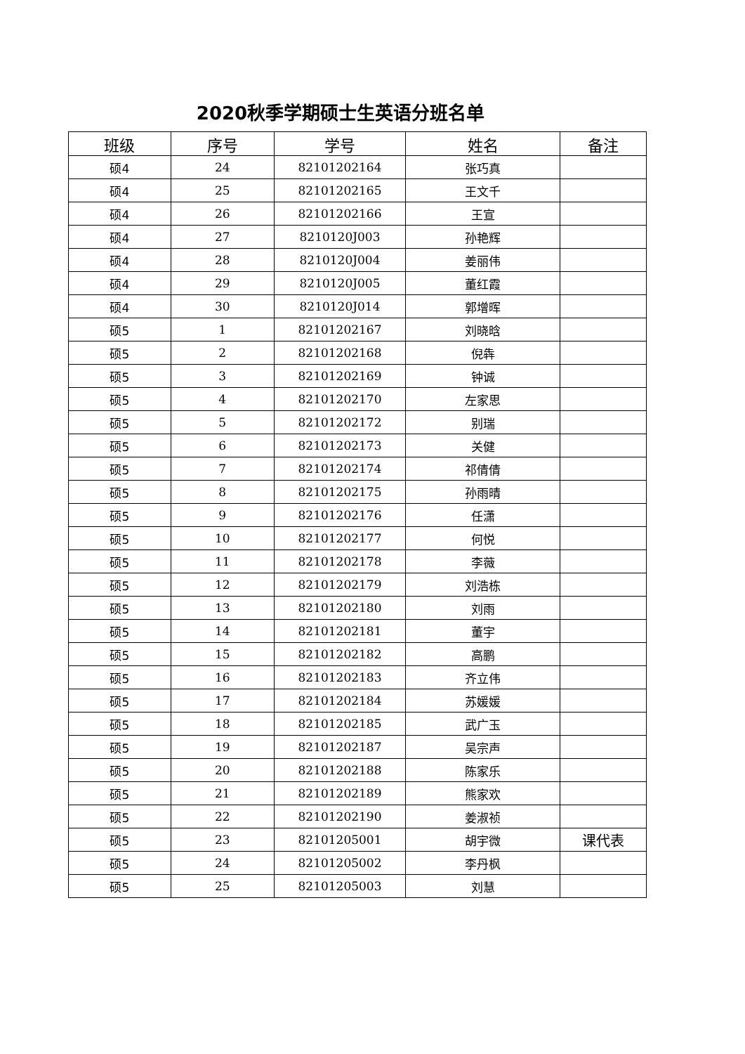2020秋季学期硕士生英语分班名单
| 班级 | 序号 | 学号 | 姓名 | 备注 |
| --- | --- | --- | --- | --- |
| 硕4 | 24 | 82101202164 | 张巧真 | |
| 硕4 | 25 | 82101202165 | 王文千 | |
| 硕4 | 26 | 82101202166 | 王宣 | |
| 硕4 | 27 | 8210120J003 | 孙艳辉 | |
| 硕4 | 28 | 8210120J004 | 姜丽伟 | |
| 硕4 | 29 | 8210120J005 | 董红霞 | |
| 硕4 | 30 | 8210120J014 | 郭增晖 | |
| 硕5 | 1 | 82101202167 | 刘晓晗 | |
| 硕5 | 2 | 82101202168 | 倪犇 | |
| 硕5 | 3 | 82101202169 | 钟诚 | |
| 硕5 | 4 | 82101202170 | 左家思 | |
| 硕5 | 5 | 82101202172 | 别瑞 | |
| 硕5 | 6 | 82101202173 | 关健 | |
| 硕5 | 7 | 82101202174 | 祁倩倩 | |
| 硕5 | 8 | 82101202175 | 孙雨晴 | |
| 硕5 | 9 | 82101202176 | 任潇 | |
| 硕5 | 10 | 82101202177 | 何悦 | |
| 硕5 | 11 | 82101202178 | 李薇 | |
| 硕5 | 12 | 82101202179 | 刘浩栋 | |
| 硕5 | 13 | 82101202180 | 刘雨 | |
| 硕5 | 14 | 82101202181 | 董宇 | |
| 硕5 | 15 | 82101202182 | 高鹏 | |
| 硕5 | 16 | 82101202183 | 齐立伟 | |
| 硕5 | 17 | 82101202184 | 苏媛媛 | |
| 硕5 | 18 | 82101202185 | 武广玉 | |
| 硕5 | 19 | 82101202187 | 吴宗声 | |
| 硕5 | 20 | 82101202188 | 陈家乐 | |
| 硕5 | 21 | 82101202189 | 熊家欢 | |
| 硕5 | 22 | 82101202190 | 姜淑祯 | |
| 硕5 | 23 | 82101205001 | 胡宇微 | 课代表 |
| 硕5 | 24 | 82101205002 | 李丹枫 | |
| 硕5 | 25 | 82101205003 | 刘慧 | |